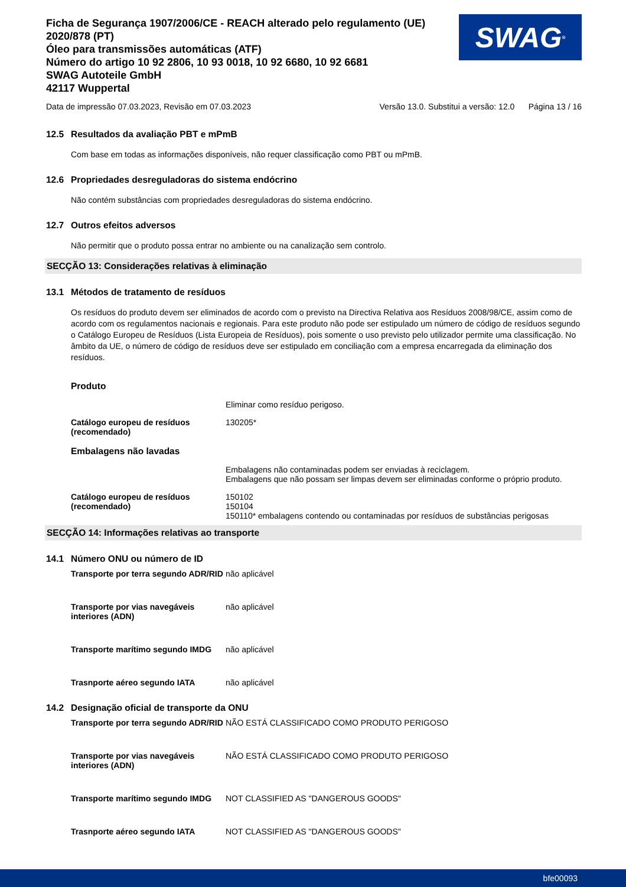Ficha de Segurança 1907/2006/CE - REACH alterado pelo regulamento (UE) 2020/878 (PT)
Óleo para transmissões automáticas (ATF)
Número do artigo 10 92 2806, 10 93 0018, 10 92 6680, 10 92 6681
SWAG Autoteile GmbH
42117 Wuppertal
SWAG<sup>®</sup>
Data de impressão 07.03.2023, Revisão em 07.03.2023 Versão 13.0. Substitui a versão: 12.0 Página 13 / 16
12.5 Resultados da avaliação PBT e mPmB
Com base em todas as informações disponíveis, não requer classificação como PBT ou mPmB.
12.6 Propriedades desreguladoras do sistema endócrino
Não contém substâncias com propriedades desreguladoras do sistema endócrino.
12.7 Outros efeitos adversos
Não permitir que o produto possa entrar no ambiente ou na canalização sem controlo.
SECÇÃO 13: Considerações relativas à eliminação
13.1 Métodos de tratamento de resíduos
Os resíduos do produto devem ser eliminados de acordo com o previsto na Directiva Relativa aos Resíduos 2008/98/CE, assim como de acordo com os regulamentos nacionais e regionais. Para este produto não pode ser estipulado um número de código de resíduos segundo o Catálogo Europeu de Resíduos (Lista Europeia de Resíduos), pois somente o uso previsto pelo utilizador permite uma classificação. No âmbito da UE, o número de código de resíduos deve ser estipulado em conciliação com a empresa encarregada da eliminação dos resíduos.
Produto
Eliminar como resíduo perigoso.
Catálogo europeu de resíduos (recomendado)
130205*
Embalagens não lavadas
Embalagens não contaminadas podem ser enviadas à reciclagem.
Embalagens que não possam ser limpas devem ser eliminadas conforme o próprio produto.
Catálogo europeu de resíduos (recomendado)
150102
150104
150110* embalagens contendo ou contaminadas por resíduos de substâncias perigosas
SECÇÃO 14: Informações relativas ao transporte
14.1 Número ONU ou número de ID
Transporte por terra segundo ADR/RID
não aplicável
Transporte por vias navegáveis interiores (ADN)
não aplicável
Transporte marítimo segundo IMDG
não aplicável
Trasnporte aéreo segundo IATA não aplicável
14.2 Designação oficial de transporte da ONU
Transporte por terra segundo ADR/RID
NÃO ESTÁ CLASSIFICADO COMO PRODUTO PERIGOSO
Transporte por vias navegáveis interiores (ADN)
NÃO ESTÁ CLASSIFICADO COMO PRODUTO PERIGOSO
Transporte marítimo segundo IMDG
NOT CLASSIFIED AS "DANGEROUS GOODS"
Trasnporte aéreo segundo IATA NOT CLASSIFIED AS "DANGEROUS GOODS"
bfe00093